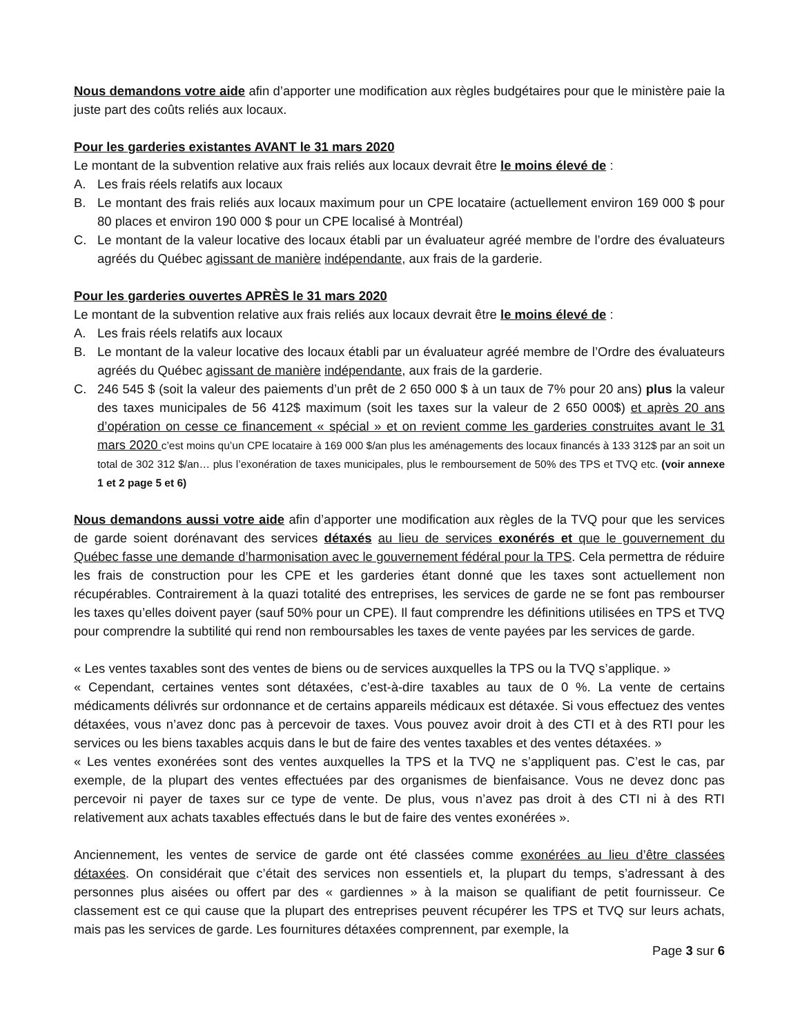Nous demandons votre aide afin d’apporter une modification aux règles budgétaires pour que le ministère paie la juste part des coûts reliés aux locaux.
Pour les garderies existantes AVANT le 31 mars 2020
Le montant de la subvention relative aux frais reliés aux locaux devrait être le moins élevé de :
A. Les frais réels relatifs aux locaux
B. Le montant des frais reliés aux locaux maximum pour un CPE locataire (actuellement environ 169 000 $ pour 80 places et environ 190 000 $ pour un CPE localisé à Montréal)
C. Le montant de la valeur locative des locaux établi par un évaluateur agréé membre de l’ordre des évaluateurs agréés du Québec agissant de manière indépendante, aux frais de la garderie.
Pour les garderies ouvertes APRÈS le 31 mars 2020
Le montant de la subvention relative aux frais reliés aux locaux devrait être le moins élevé de :
A. Les frais réels relatifs aux locaux
B. Le montant de la valeur locative des locaux établi par un évaluateur agréé membre de l’Ordre des évaluateurs agréés du Québec agissant de manière indépendante, aux frais de la garderie.
C. 246 545 $ (soit la valeur des paiements d’un prêt de 2 650 000 $ à un taux de 7% pour 20 ans) plus la valeur des taxes municipales de 56 412$ maximum (soit les taxes sur la valeur de 2 650 000$) et après 20 ans d’opération on cesse ce financement « spécial » et on revient comme les garderies construites avant le 31 mars 2020 c’est moins qu’un CPE locataire à 169 000 $/an plus les aménagements des locaux financés à 133 312$ par an soit un total de 302 312 $/an… plus l’exonération de taxes municipales, plus le remboursement de 50% des TPS et TVQ etc. (voir annexe 1 et 2 page 5 et 6)
Nous demandons aussi votre aide afin d’apporter une modification aux règles de la TVQ pour que les services de garde soient dorénavant des services détaxés au lieu de services exonérés et que le gouvernement du Québec fasse une demande d’harmonisation avec le gouvernement fédéral pour la TPS. Cela permettra de réduire les frais de construction pour les CPE et les garderies étant donné que les taxes sont actuellement non récupérables. Contrairement à la quazi totalité des entreprises, les services de garde ne se font pas rembourser les taxes qu’elles doivent payer (sauf 50% pour un CPE). Il faut comprendre les définitions utilisées en TPS et TVQ pour comprendre la subtilité qui rend non remboursables les taxes de vente payées par les services de garde.
« Les ventes taxables sont des ventes de biens ou de services auxquelles la TPS ou la TVQ s’applique. »
« Cependant, certaines ventes sont détaxées, c’est-à-dire taxables au taux de 0 %. La vente de certains médicaments délivrés sur ordonnance et de certains appareils médicaux est détaxée. Si vous effectuez des ventes détaxées, vous n’avez donc pas à percevoir de taxes. Vous pouvez avoir droit à des CTI et à des RTI pour les services ou les biens taxables acquis dans le but de faire des ventes taxables et des ventes détaxées. »
« Les ventes exonérées sont des ventes auxquelles la TPS et la TVQ ne s’appliquent pas. C’est le cas, par exemple, de la plupart des ventes effectuées par des organismes de bienfaisance. Vous ne devez donc pas percevoir ni payer de taxes sur ce type de vente. De plus, vous n’avez pas droit à des CTI ni à des RTI relativement aux achats taxables effectués dans le but de faire des ventes exonérées ».
Anciennement, les ventes de service de garde ont été classées comme exonérées au lieu d’être classées détaxées. On considérait que c’était des services non essentiels et, la plupart du temps, s’adressant à des personnes plus aisées ou offert par des « gardiennes » à la maison se qualifiant de petit fournisseur. Ce classement est ce qui cause que la plupart des entreprises peuvent récupérer les TPS et TVQ sur leurs achats, mais pas les services de garde. Les fournitures détaxées comprennent, par exemple, la
Page 3 sur 6